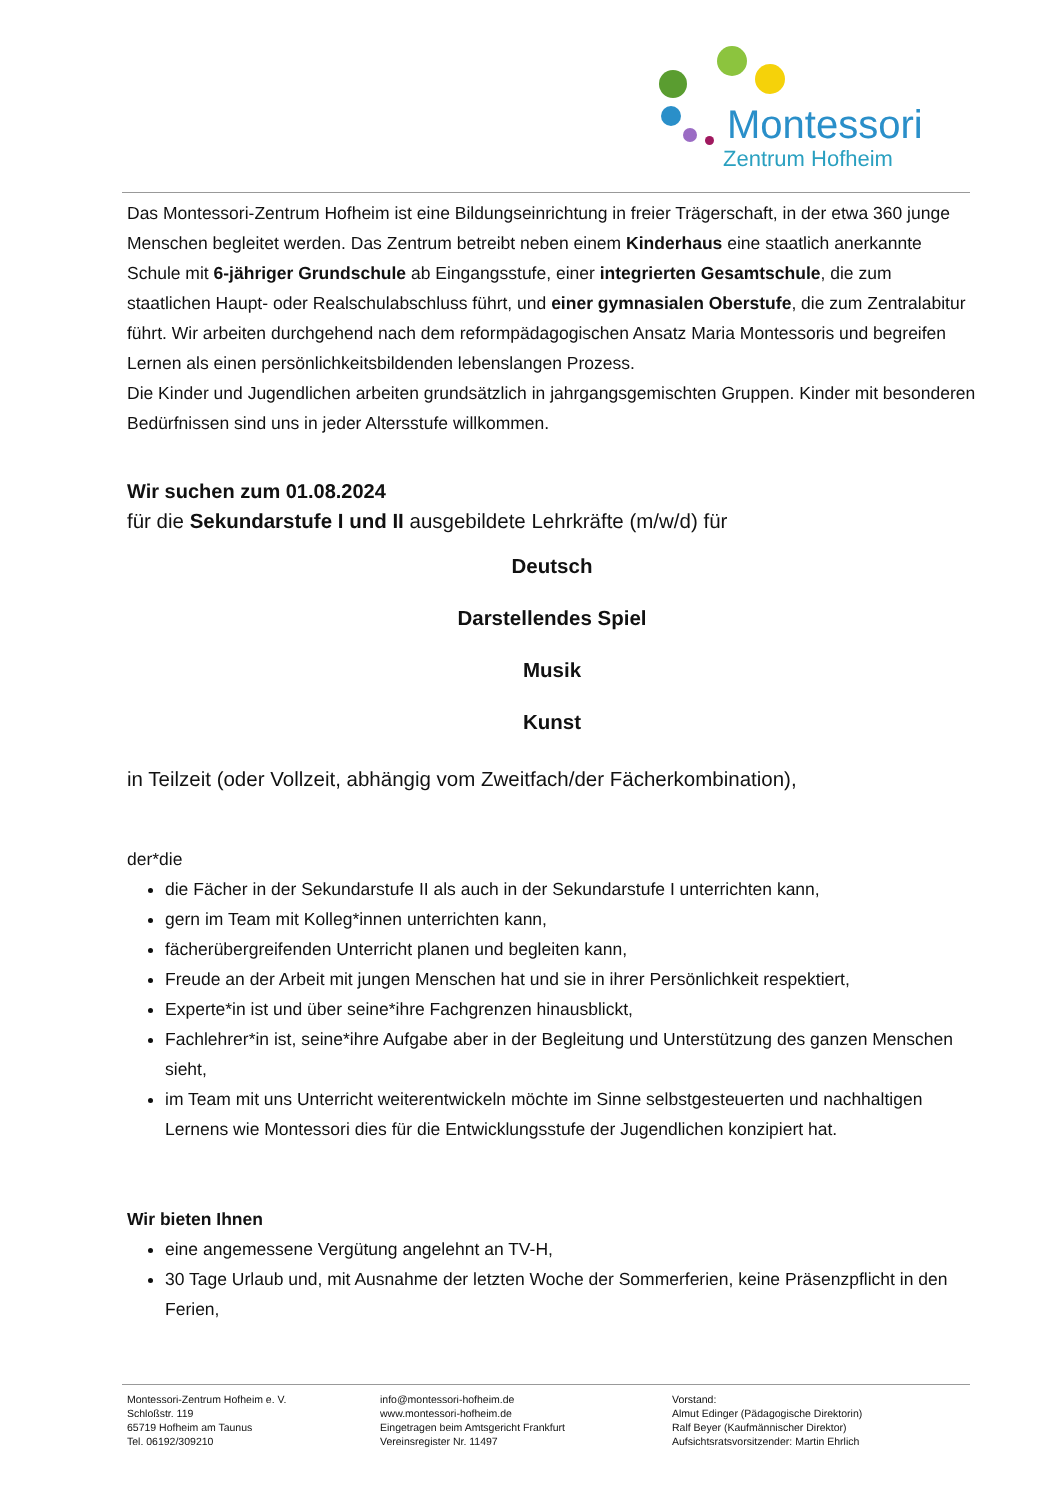Montessori
Zentrum Hofheim
Das Montessori-Zentrum Hofheim ist eine Bildungseinrichtung in freier Trägerschaft, in der etwa 360 junge Menschen begleitet werden. Das Zentrum betreibt neben einem Kinderhaus eine staatlich anerkannte Schule mit 6-jähriger Grundschule ab Eingangsstufe, einer integrierten Gesamtschule, die zum staatlichen Haupt- oder Realschulabschluss führt, und einer gymnasialen Oberstufe, die zum Zentralabitur führt. Wir arbeiten durchgehend nach dem reformpädagogischen Ansatz Maria Montessoris und begreifen Lernen als einen persönlichkeitsbildenden lebenslangen Prozess.
Die Kinder und Jugendlichen arbeiten grundsätzlich in jahrgangsgemischten Gruppen. Kinder mit besonderen Bedürfnissen sind uns in jeder Altersstufe willkommen.
Wir suchen zum 01.08.2024
für die Sekundarstufe I und II ausgebildete Lehrkräfte (m/w/d) für
Deutsch
Darstellendes Spiel
Musik
Kunst
in Teilzeit (oder Vollzeit, abhängig vom Zweitfach/der Fächerkombination),
der*die
die Fächer in der Sekundarstufe II als auch in der Sekundarstufe I unterrichten kann,
gern im Team mit Kolleg*innen unterrichten kann,
fächerübergreifenden Unterricht planen und begleiten kann,
Freude an der Arbeit mit jungen Menschen hat und sie in ihrer Persönlichkeit respektiert,
Experte*in ist und über seine*ihre Fachgrenzen hinausblickt,
Fachlehrer*in ist, seine*ihre Aufgabe aber in der Begleitung und Unterstützung des ganzen Menschen sieht,
im Team mit uns Unterricht weiterentwickeln möchte im Sinne selbstgesteuerten und nachhaltigen Lernens wie Montessori dies für die Entwicklungsstufe der Jugendlichen konzipiert hat.
Wir bieten Ihnen
eine angemessene Vergütung angelehnt an TV-H,
30 Tage Urlaub und, mit Ausnahme der letzten Woche der Sommerferien, keine Präsenzpflicht in den Ferien,
Montessori-Zentrum Hofheim e. V.
Schloßstr. 119
65719 Hofheim am Taunus
Tel. 06192/309210
info@montessori-hofheim.de
www.montessori-hofheim.de
Eingetragen beim Amtsgericht Frankfurt
Vereinsregister Nr. 11497
Vorstand:
Almut Edinger (Pädagogische Direktorin)
Ralf Beyer (Kaufmännischer Direktor)
Aufsichtsratsvorsitzender: Martin Ehrlich